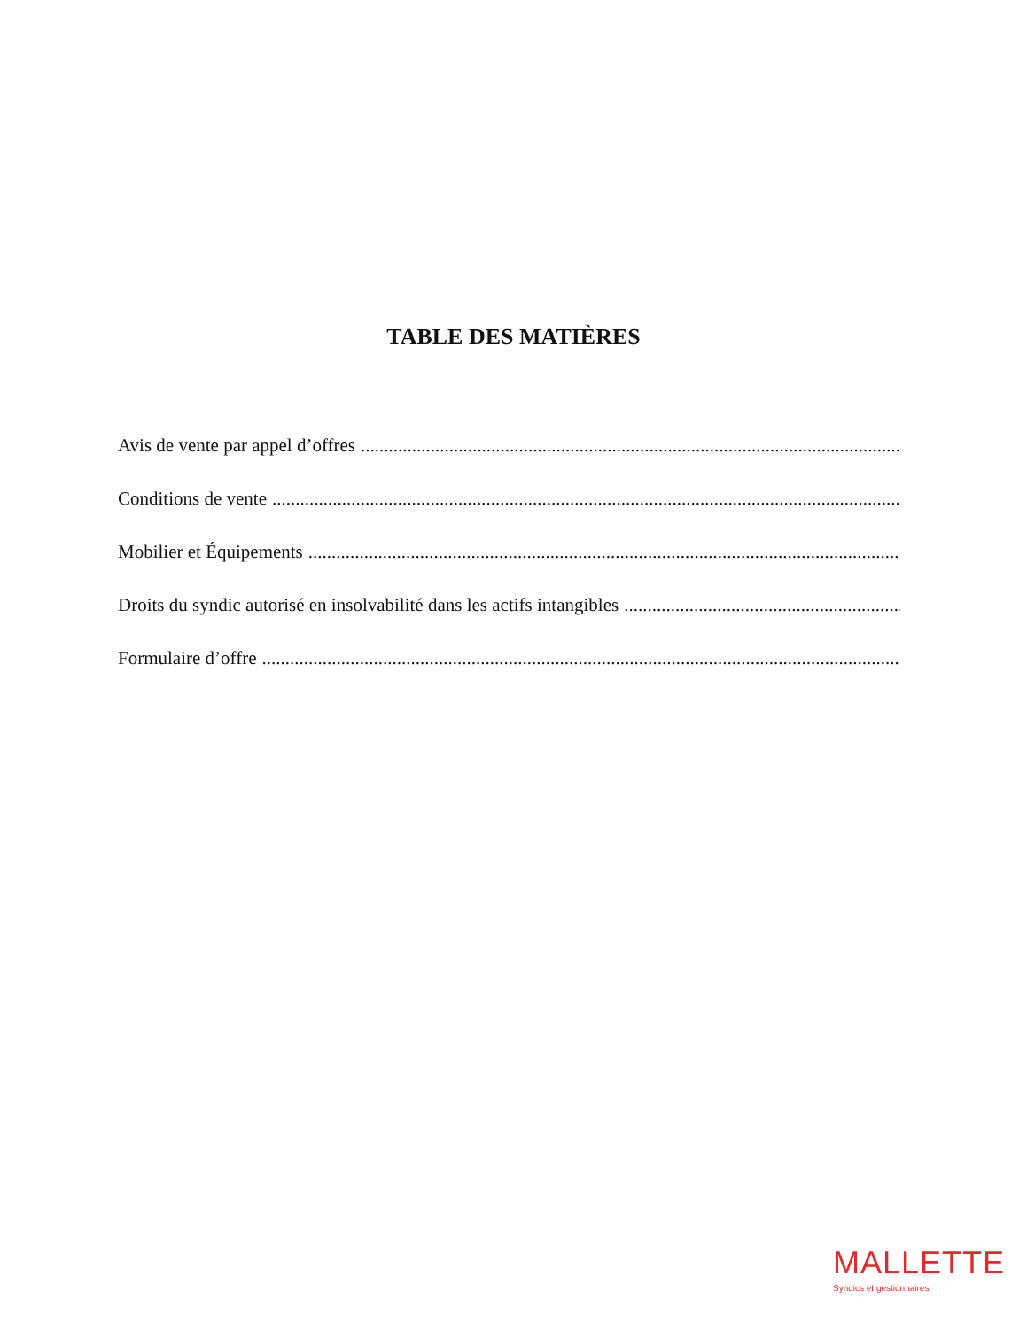TABLE DES MATIÈRES
Avis de vente par appel d’offres........................................................................................................................................................................
Conditions de vente........................................................................................................................................................................
Mobilier et Équipements........................................................................................................................................................................
Droits du syndic autorisé en insolvabilité dans les actifs intangibles........................................................................................................................................................................
Formulaire d’offre........................................................................................................................................................................
MALLETTE
Syndics et gestionnaires